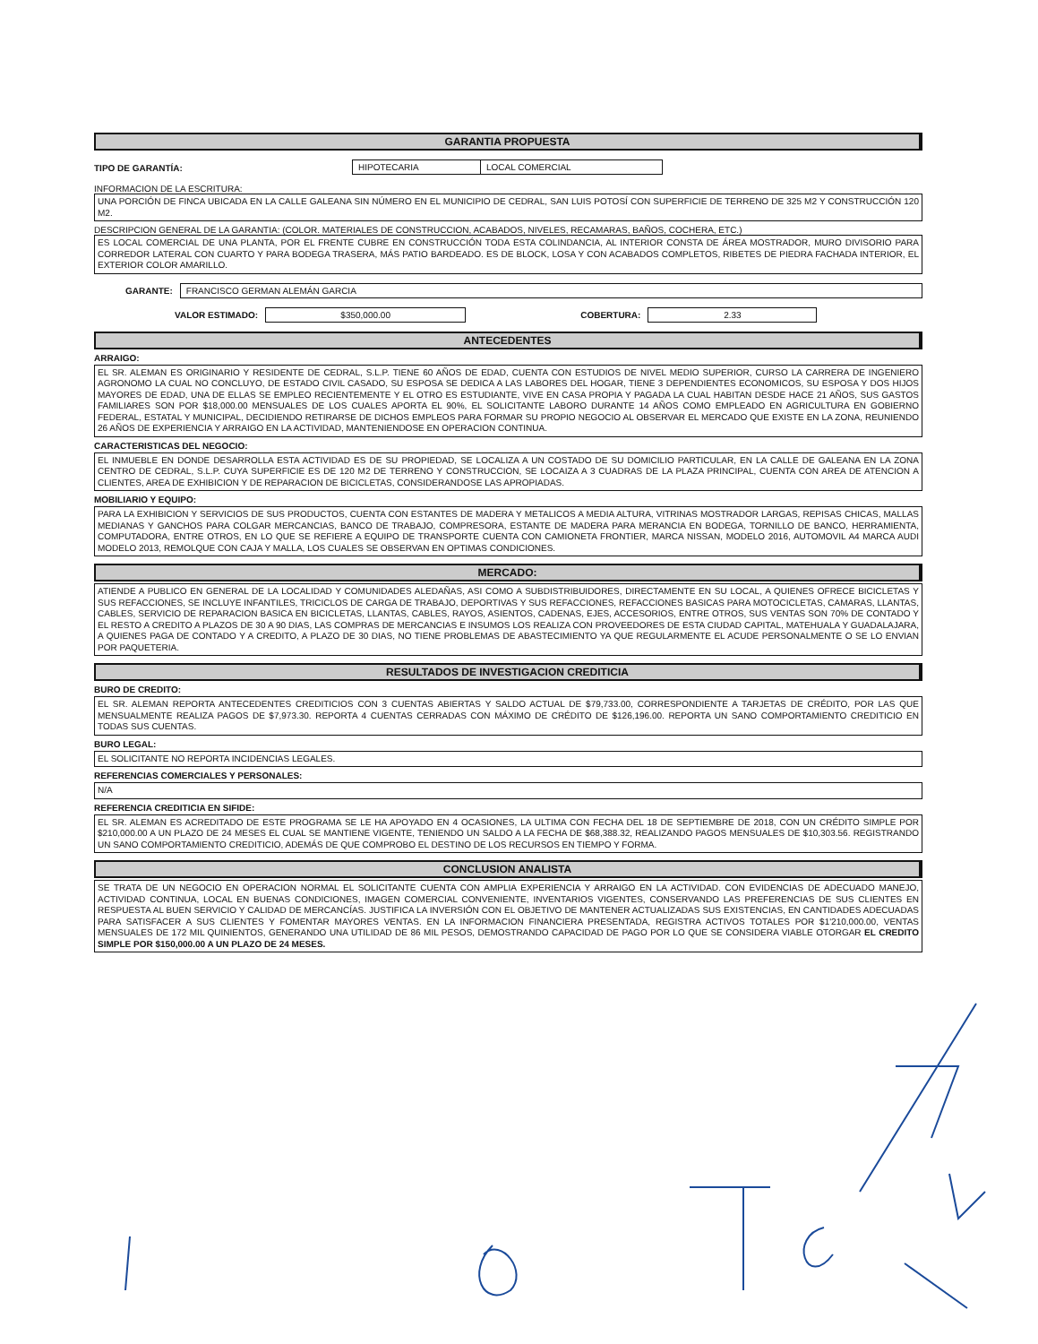GARANTIA PROPUESTA
TIPO DE GARANTÍA: HIPOTECARIA LOCAL COMERCIAL
INFORMACION DE LA ESCRITURA:
UNA PORCIÓN DE FINCA UBICADA EN LA CALLE GALEANA SIN NÚMERO EN EL MUNICIPIO DE CEDRAL, SAN LUIS POTOSÍ CON SUPERFICIE DE TERRENO DE 325 M2 Y CONSTRUCCIÓN 120 M2.
DESCRIPCION GENERAL DE LA GARANTIA: (COLOR. MATERIALES DE CONSTRUCCION, ACABADOS, NIVELES, RECAMARAS, BAÑOS, COCHERA, ETC.)
ES LOCAL COMERCIAL DE UNA PLANTA, POR EL FRENTE CUBRE EN CONSTRUCCIÓN TODA ESTA COLINDANCIA, AL INTERIOR CONSTA DE ÁREA MOSTRADOR, MURO DIVISORIO PARA CORREDOR LATERAL CON CUARTO Y PARA BODEGA TRASERA, MÁS PATIO BARDEADO. ES DE BLOCK, LOSA Y CON ACABADOS COMPLETOS, RIBETES DE PIEDRA FACHADA INTERIOR, EL EXTERIOR COLOR AMARILLO.
GARANTE: FRANCISCO GERMAN ALEMÁN GARCIA
VALOR ESTIMADO: $350,000.00 COBERTURA: 2.33
ANTECEDENTES
ARRAIGO:
EL SR. ALEMAN ES ORIGINARIO Y RESIDENTE DE CEDRAL, S.L.P. TIENE 60 AÑOS DE EDAD, CUENTA CON ESTUDIOS DE NIVEL MEDIO SUPERIOR, CURSO LA CARRERA DE INGENIERO AGRONOMO LA CUAL NO CONCLUYO, DE ESTADO CIVIL CASADO, SU ESPOSA SE DEDICA A LAS LABORES DEL HOGAR, TIENE 3 DEPENDIENTES ECONOMICOS, SU ESPOSA Y DOS HIJOS MAYORES DE EDAD, UNA DE ELLAS SE EMPLEO RECIENTEMENTE Y EL OTRO ES ESTUDIANTE, VIVE EN CASA PROPIA Y PAGADA LA CUAL HABITAN DESDE HACE 21 AÑOS, SUS GASTOS FAMILIARES SON POR $18,000.00 MENSUALES DE LOS CUALES APORTA EL 90%, EL SOLICITANTE LABORO DURANTE 14 AÑOS COMO EMPLEADO EN AGRICULTURA EN GOBIERNO FEDERAL, ESTATAL Y MUNICIPAL, DECIDIENDO RETIRARSE DE DICHOS EMPLEOS PARA FORMAR SU PROPIO NEGOCIO AL OBSERVAR EL MERCADO QUE EXISTE EN LA ZONA, REUNIENDO 26 AÑOS DE EXPERIENCIA Y ARRAIGO EN LA ACTIVIDAD, MANTENIENDOSE EN OPERACION CONTINUA.
CARACTERISTICAS DEL NEGOCIO:
EL INMUEBLE EN DONDE DESARROLLA ESTA ACTIVIDAD ES DE SU PROPIEDAD, SE LOCALIZA A UN COSTADO DE SU DOMICILIO PARTICULAR, EN LA CALLE DE GALEANA EN LA ZONA CENTRO DE CEDRAL, S.L.P. CUYA SUPERFICIE ES DE 120 M2 DE TERRENO Y CONSTRUCCION, SE LOCAIZA A 3 CUADRAS DE LA PLAZA PRINCIPAL, CUENTA CON AREA DE ATENCION A CLIENTES, AREA DE EXHIBICION Y DE REPARACION DE BICICLETAS, CONSIDERANDOSE LAS APROPIADAS.
MOBILIARIO Y EQUIPO:
PARA LA EXHIBICION Y SERVICIOS DE SUS PRODUCTOS, CUENTA CON ESTANTES DE MADERA Y METALICOS A MEDIA ALTURA, VITRINAS MOSTRADOR LARGAS, REPISAS CHICAS, MALLAS MEDIANAS Y GANCHOS PARA COLGAR MERCANCIAS, BANCO DE TRABAJO, COMPRESORA, ESTANTE DE MADERA PARA MERANCIA EN BODEGA, TORNILLO DE BANCO, HERRAMIENTA, COMPUTADORA, ENTRE OTROS, EN LO QUE SE REFIERE A EQUIPO DE TRANSPORTE CUENTA CON CAMIONETA FRONTIER, MARCA NISSAN, MODELO 2016, AUTOMOVIL A4 MARCA AUDI MODELO 2013, REMOLQUE CON CAJA Y MALLA, LOS CUALES SE OBSERVAN EN OPTIMAS CONDICIONES.
MERCADO:
ATIENDE A PUBLICO EN GENERAL DE LA LOCALIDAD Y COMUNIDADES ALEDAÑAS, ASI COMO A SUBDISTRIBUIDORES, DIRECTAMENTE EN SU LOCAL, A QUIENES OFRECE BICICLETAS Y SUS REFACCIONES, SE INCLUYE INFANTILES, TRICICLOS DE CARGA DE TRABAJO, DEPORTIVAS Y SUS REFACCIONES, REFACCIONES BASICAS PARA MOTOCICLETAS, CAMARAS, LLANTAS, CABLES, SERVICIO DE REPARACION BASICA EN BICICLETAS, LLANTAS, CABLES, RAYOS, ASIENTOS, CADENAS, EJES, ACCESORIOS, ENTRE OTROS, SUS VENTAS SON 70% DE CONTADO Y EL RESTO A CREDITO A PLAZOS DE 30 A 90 DIAS, LAS COMPRAS DE MERCANCIAS E INSUMOS LOS REALIZA CON PROVEEDORES DE ESTA CIUDAD CAPITAL, MATEHUALA Y GUADALAJARA, A QUIENES PAGA DE CONTADO Y A CREDITO, A PLAZO DE 30 DIAS, NO TIENE PROBLEMAS DE ABASTECIMIENTO YA QUE REGULARMENTE EL ACUDE PERSONALMENTE O SE LO ENVIAN POR PAQUETERIA.
RESULTADOS DE INVESTIGACION CREDITICIA
BURO DE CREDITO:
EL SR. ALEMAN REPORTA ANTECEDENTES CREDITICIOS CON 3 CUENTAS ABIERTAS Y SALDO ACTUAL DE $79,733.00, CORRESPONDIENTE A TARJETAS DE CRÉDITO, POR LAS QUE MENSUALMENTE REALIZA PAGOS DE $7,973.30. REPORTA 4 CUENTAS CERRADAS CON MÁXIMO DE CRÉDITO DE $126,196.00. REPORTA UN SANO COMPORTAMIENTO CREDITICIO EN TODAS SUS CUENTAS.
BURO LEGAL:
EL SOLICITANTE NO REPORTA INCIDENCIAS LEGALES.
REFERENCIAS COMERCIALES Y PERSONALES:
N/A
REFERENCIA CREDITICIA EN SIFIDE:
EL SR. ALEMAN ES ACREDITADO DE ESTE PROGRAMA SE LE HA APOYADO EN 4 OCASIONES, LA ULTIMA CON FECHA DEL 18 DE SEPTIEMBRE DE 2018, CON UN CRÉDITO SIMPLE POR $210,000.00 A UN PLAZO DE 24 MESES EL CUAL SE MANTIENE VIGENTE, TENIENDO UN SALDO A LA FECHA DE $68,388.32, REALIZANDO PAGOS MENSUALES DE $10,303.56. REGISTRANDO UN SANO COMPORTAMIENTO CREDITICIO, ADEMÁS DE QUE COMPROBO EL DESTINO DE LOS RECURSOS EN TIEMPO Y FORMA.
CONCLUSION ANALISTA
SE TRATA DE UN NEGOCIO EN OPERACION NORMAL EL SOLICITANTE CUENTA CON AMPLIA EXPERIENCIA Y ARRAIGO EN LA ACTIVIDAD. CON EVIDENCIAS DE ADECUADO MANEJO, ACTIVIDAD CONTINUA, LOCAL EN BUENAS CONDICIONES, IMAGEN COMERCIAL CONVENIENTE, INVENTARIOS VIGENTES, CONSERVANDO LAS PREFERENCIAS DE SUS CLIENTES EN RESPUESTA AL BUEN SERVICIO Y CALIDAD DE MERCANCÍAS. JUSTIFICA LA INVERSIÓN CON EL OBJETIVO DE MANTENER ACTUALIZADAS SUS EXISTENCIAS, EN CANTIDADES ADECUADAS PARA SATISFACER A SUS CLIENTES Y FOMENTAR MAYORES VENTAS. EN LA INFORMACION FINANCIERA PRESENTADA, REGISTRA ACTIVOS TOTALES POR $1'210,000.00, VENTAS MENSUALES DE 172 MIL QUINIENTOS, GENERANDO UNA UTILIDAD DE 86 MIL PESOS, DEMOSTRANDO CAPACIDAD DE PAGO POR LO QUE SE CONSIDERA VIABLE OTORGAR EL CREDITO SIMPLE POR $150,000.00 A UN PLAZO DE 24 MESES.